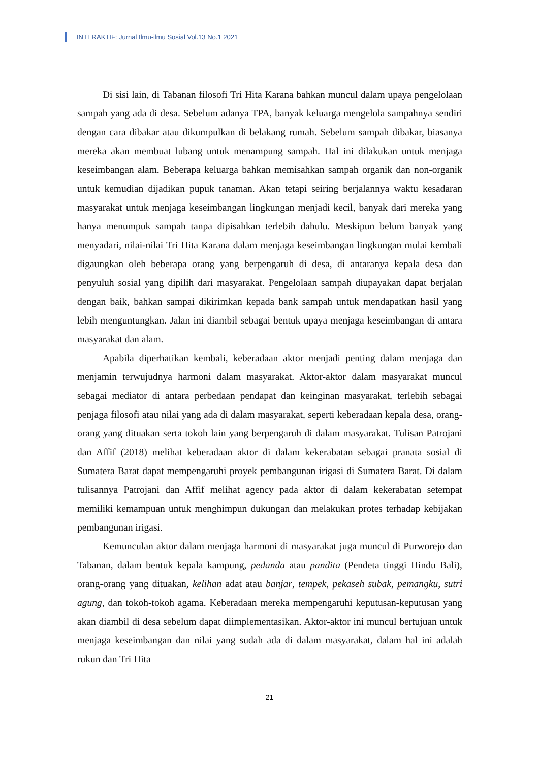INTERAKTIF: Jurnal Ilmu-ilmu Sosial Vol.13 No.1 2021
Di sisi lain, di Tabanan filosofi Tri Hita Karana bahkan muncul dalam upaya pengelolaan sampah yang ada di desa. Sebelum adanya TPA, banyak keluarga mengelola sampahnya sendiri dengan cara dibakar atau dikumpulkan di belakang rumah. Sebelum sampah dibakar, biasanya mereka akan membuat lubang untuk menampung sampah. Hal ini dilakukan untuk menjaga keseimbangan alam. Beberapa keluarga bahkan memisahkan sampah organik dan non-organik untuk kemudian dijadikan pupuk tanaman. Akan tetapi seiring berjalannya waktu kesadaran masyarakat untuk menjaga keseimbangan lingkungan menjadi kecil, banyak dari mereka yang hanya menumpuk sampah tanpa dipisahkan terlebih dahulu. Meskipun belum banyak yang menyadari, nilai-nilai Tri Hita Karana dalam menjaga keseimbangan lingkungan mulai kembali digaungkan oleh beberapa orang yang berpengaruh di desa, di antaranya kepala desa dan penyuluh sosial yang dipilih dari masyarakat. Pengelolaan sampah diupayakan dapat berjalan dengan baik, bahkan sampai dikirimkan kepada bank sampah untuk mendapatkan hasil yang lebih menguntungkan. Jalan ini diambil sebagai bentuk upaya menjaga keseimbangan di antara masyarakat dan alam.
Apabila diperhatikan kembali, keberadaan aktor menjadi penting dalam menjaga dan menjamin terwujudnya harmoni dalam masyarakat. Aktor-aktor dalam masyarakat muncul sebagai mediator di antara perbedaan pendapat dan keinginan masyarakat, terlebih sebagai penjaga filosofi atau nilai yang ada di dalam masyarakat, seperti keberadaan kepala desa, orang-orang yang dituakan serta tokoh lain yang berpengaruh di dalam masyarakat. Tulisan Patrojani dan Affif (2018) melihat keberadaan aktor di dalam kekerabatan sebagai pranata sosial di Sumatera Barat dapat mempengaruhi proyek pembangunan irigasi di Sumatera Barat. Di dalam tulisannya Patrojani dan Affif melihat agency pada aktor di dalam kekerabatan setempat memiliki kemampuan untuk menghimpun dukungan dan melakukan protes terhadap kebijakan pembangunan irigasi.
Kemunculan aktor dalam menjaga harmoni di masyarakat juga muncul di Purworejo dan Tabanan, dalam bentuk kepala kampung, pedanda atau pandita (Pendeta tinggi Hindu Bali), orang-orang yang dituakan, kelihan adat atau banjar, tempek, pekaseh subak, pemangku, sutri agung, dan tokoh-tokoh agama. Keberadaan mereka mempengaruhi keputusan-keputusan yang akan diambil di desa sebelum dapat diimplementasikan. Aktor-aktor ini muncul bertujuan untuk menjaga keseimbangan dan nilai yang sudah ada di dalam masyarakat, dalam hal ini adalah rukun dan Tri Hita
21